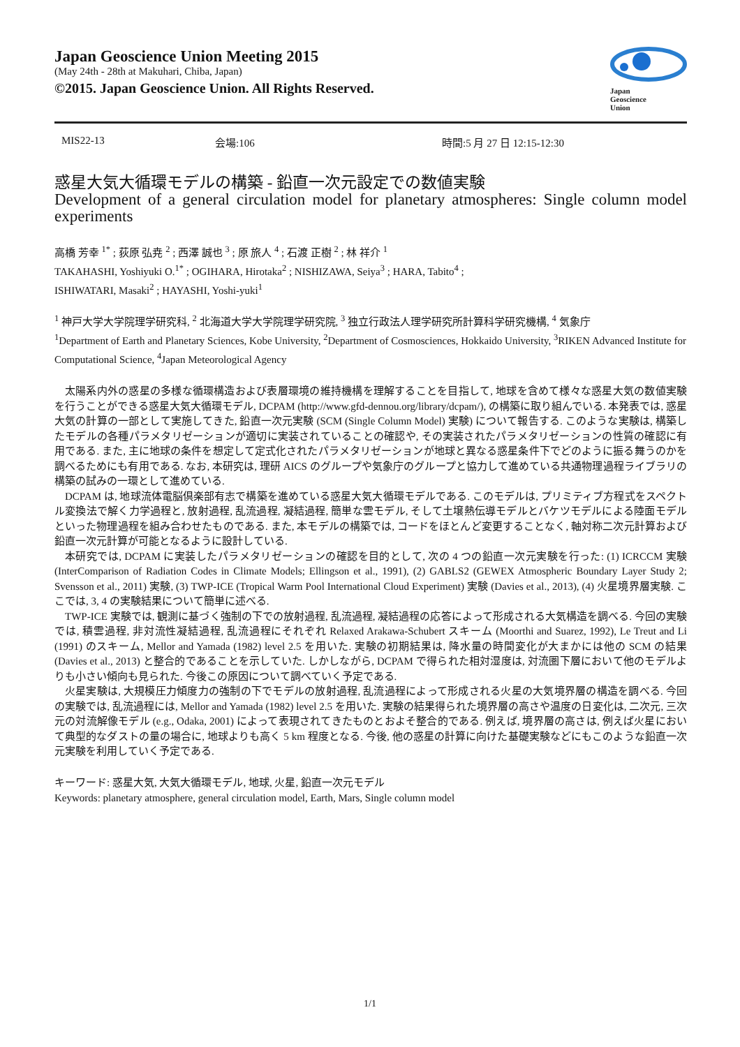Japan Geoscience Union Meeting 2015
(May 24th - 28th at Makuhari, Chiba, Japan)
©2015. Japan Geoscience Union. All Rights Reserved.
Japan
Geoscience
Union
MIS22-13 会場:106 時間:5 月 27 日 12:15-12:30
惑星大気大循環モデルの構築 - 鉛直一次元設定での数値実験
Development of a general circulation model for planetary atmospheres: Single column model experiments
高橋 芳幸 <sup>1*</sup> ; 荻原 弘尭 <sup>2</sup> ; 西澤 誠也 <sup>3</sup> ; 原 旅人 <sup>4</sup> ; 石渡 正樹 <sup>2</sup> ; 林 祥介 <sup>1</sup>
TAKAHASHI, Yoshiyuki O.<sup>1*</sup> ; OGIHARA, Hirotaka<sup>2</sup> ; NISHIZAWA, Seiya<sup>3</sup> ; HARA, Tabito<sup>4</sup> ;
ISHIWATARI, Masaki<sup>2</sup> ; HAYASHI, Yoshi-yuki<sup>1</sup>
<sup>1</sup> 神戸大学大学院理学研究科, <sup>2</sup> 北海道大学大学院理学研究院, <sup>3</sup> 独立行政法人理学研究所計算科学研究機構, <sup>4</sup> 気象庁
<sup>1</sup> Department of Earth and Planetary Sciences, Kobe University, <sup>2</sup>Department of Cosmosciences, Hokkaido University, <sup>3</sup>RIKEN Advanced Institute for Computational Science, <sup>4</sup>Japan Meteorological Agency
太陽系内外の惑星の多様な循環構造および表層環境の維持機構を理解することを目指して, 地球を含めて様々な惑星大気の数値実験を行うことができる惑星大気大循環モデル, DCPAM (http://www.gfd-dennou.org/library/dcpam/), の構築に取り組んでいる. 本発表では, 惑星大気の計算の一部として実施してきた, 鉛直一次元実験 (SCM (Single Column Model) 実験) について報告する. このような実験は, 構築したモデルの各種パラメタリゼーションが適切に実装されていることの確認や, その実装されたパラメタリゼーションの性質の確認に有用である. また, 主に地球の条件を想定して定式化されたパラメタリゼーションが地球と異なる惑星条件下でどのように振る舞うのかを調べるためにも有用である. なお, 本研究は, 理研 AICS のグループや気象庁のグループと協力して進めている共通物理過程ライブラリの構築の試みの一環として進めている.
DCPAM は, 地球流体電脳倶楽部有志で構築を進めている惑星大気大循環モデルである. このモデルは, プリミティブ方程式をスペクトル変換法で解く力学過程と, 放射過程, 乱流過程, 凝結過程, 簡単な雲モデル, そして土壌熱伝導モデルとバケツモデルによる陸面モデルといった物理過程を組み合わせたものである. また, 本モデルの構築では, コードをほとんど変更することなく, 軸対称二次元計算および鉛直一次元計算が可能となるように設計している.
本研究では, DCPAM に実装したパラメタリゼーションの確認を目的として, 次の 4 つの鉛直一次元実験を行った: (1) ICRCCM 実験 (InterComparison of Radiation Codes in Climate Models; Ellingson et al., 1991), (2) GABLS2 (GEWEX Atmospheric Boundary Layer Study 2; Svensson et al., 2011) 実験, (3) TWP-ICE (Tropical Warm Pool International Cloud Experiment) 実験 (Davies et al., 2013), (4) 火星境界層実験. ここでは, 3, 4 の実験結果について簡単に述べる.
TWP-ICE 実験では, 観測に基づく強制の下での放射過程, 乱流過程, 凝結過程の応答によって形成される大気構造を調べる. 今回の実験では, 積雲過程, 非対流性凝結過程, 乱流過程にそれぞれ Relaxed Arakawa-Schubert スキーム (Moorthi and Suarez, 1992), Le Treut and Li (1991) のスキーム, Mellor and Yamada (1982) level 2.5 を用いた. 実験の初期結果は, 降水量の時間変化が大まかには他の SCM の結果 (Davies et al., 2013) と整合的であることを示していた. しかしながら, DCPAM で得られた相対湿度は, 対流圏下層において他のモデルよりも小さい傾向も見られた. 今後この原因について調べていく予定である.
火星実験は, 大規模圧力傾度力の強制の下でモデルの放射過程, 乱流過程によって形成される火星の大気境界層の構造を調べる. 今回の実験では, 乱流過程には, Mellor and Yamada (1982) level 2.5 を用いた. 実験の結果得られた境界層の高さや温度の日変化は, 二次元, 三次元の対流解像モデル (e.g., Odaka, 2001) によって表現されてきたものとおよそ整合的である. 例えば, 境界層の高さは, 例えば火星において典型的なダストの量の場合に, 地球よりも高く 5 km 程度となる. 今後, 他の惑星の計算に向けた基礎実験などにもこのような鉛直一次元実験を利用していく予定である.
キーワード: 惑星大気, 大気大循環モデル, 地球, 火星, 鉛直一次元モデル
Keywords: planetary atmosphere, general circulation model, Earth, Mars, Single column model
1/1